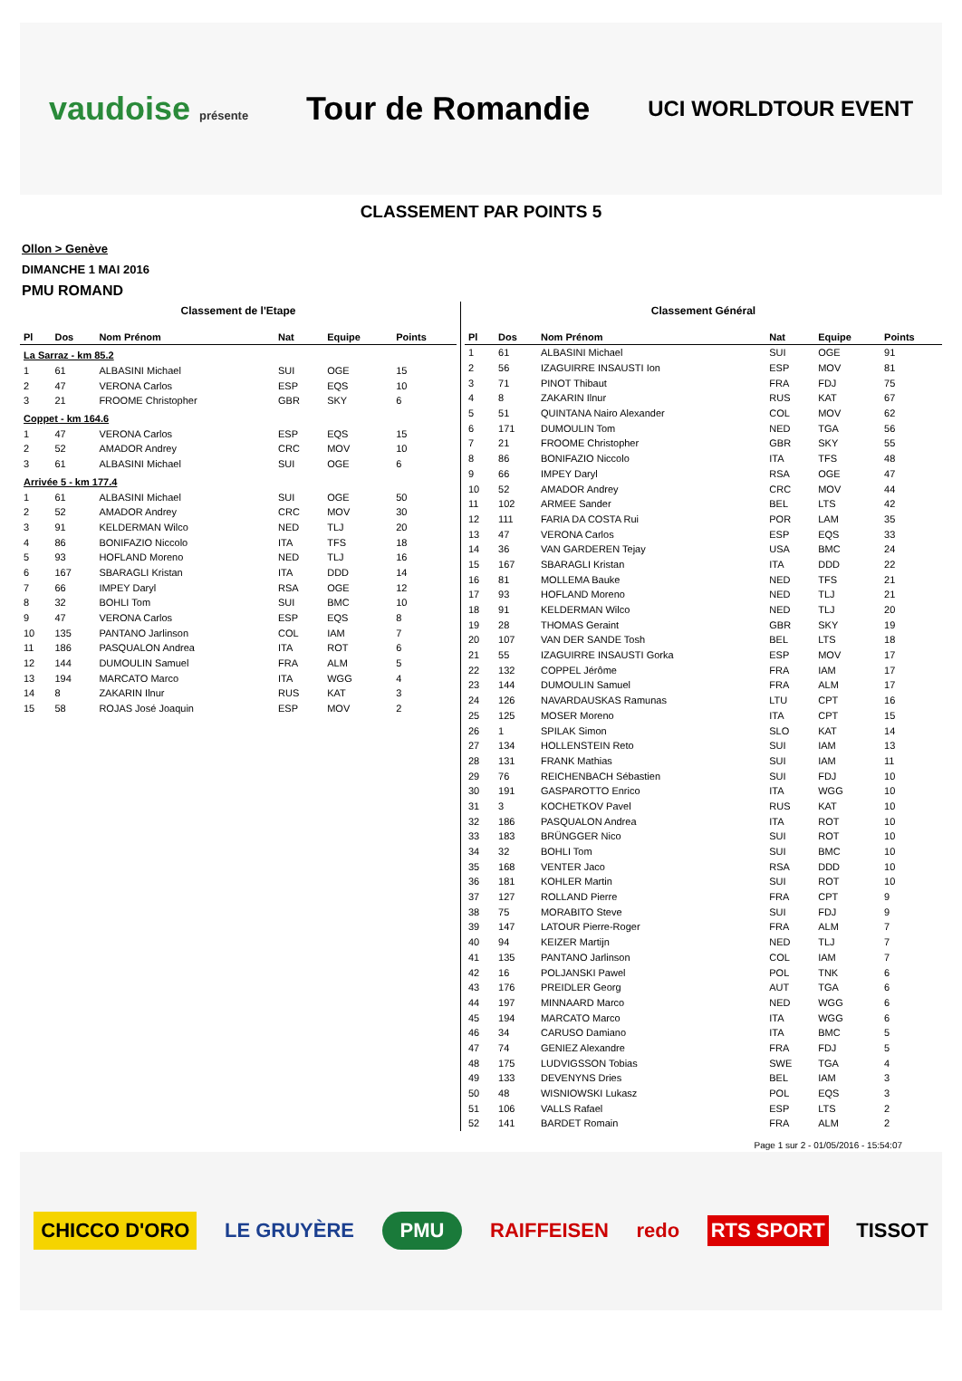vaudoise présente Tour de Romandie UCI WORLDTOUR EVENT
CLASSEMENT PAR POINTS 5
Ollon > Genève
DIMANCHE 1 MAI 2016
PMU ROMAND
Classement de l'Etape
| Pl | Dos | Nom Prénom | Nat | Equipe | Points |
| --- | --- | --- | --- | --- | --- |
| La Sarraz - km 85.2 | | | | | |
| 1 | 61 | ALBASINI Michael | SUI | OGE | 15 |
| 2 | 47 | VERONA Carlos | ESP | EQS | 10 |
| 3 | 21 | FROOME Christopher | GBR | SKY | 6 |
| Coppet - km 164.6 | | | | | |
| 1 | 47 | VERONA Carlos | ESP | EQS | 15 |
| 2 | 52 | AMADOR Andrey | CRC | MOV | 10 |
| 3 | 61 | ALBASINI Michael | SUI | OGE | 6 |
| Arrivée 5 - km 177.4 | | | | | |
| 1 | 61 | ALBASINI Michael | SUI | OGE | 50 |
| 2 | 52 | AMADOR Andrey | CRC | MOV | 30 |
| 3 | 91 | KELDERMAN Wilco | NED | TLJ | 20 |
| 4 | 86 | BONIFAZIO Niccolo | ITA | TFS | 18 |
| 5 | 93 | HOFLAND Moreno | NED | TLJ | 16 |
| 6 | 167 | SBARAGLI Kristan | ITA | DDD | 14 |
| 7 | 66 | IMPEY Daryl | RSA | OGE | 12 |
| 8 | 32 | BOHLI Tom | SUI | BMC | 10 |
| 9 | 47 | VERONA Carlos | ESP | EQS | 8 |
| 10 | 135 | PANTANO Jarlinson | COL | IAM | 7 |
| 11 | 186 | PASQUALON Andrea | ITA | ROT | 6 |
| 12 | 144 | DUMOULIN Samuel | FRA | ALM | 5 |
| 13 | 194 | MARCATO Marco | ITA | WGG | 4 |
| 14 | 8 | ZAKARIN Ilnur | RUS | KAT | 3 |
| 15 | 58 | ROJAS José Joaquin | ESP | MOV | 2 |
Classement Général
| Pl | Dos | Nom Prénom | Nat | Equipe | Points |
| --- | --- | --- | --- | --- | --- |
| 1 | 61 | ALBASINI Michael | SUI | OGE | 91 |
| 2 | 56 | IZAGUIRRE INSAUSTI Ion | ESP | MOV | 81 |
| 3 | 71 | PINOT Thibaut | FRA | FDJ | 75 |
| 4 | 8 | ZAKARIN Ilnur | RUS | KAT | 67 |
| 5 | 51 | QUINTANA Nairo Alexander | COL | MOV | 62 |
| 6 | 171 | DUMOULIN Tom | NED | TGA | 56 |
| 7 | 21 | FROOME Christopher | GBR | SKY | 55 |
| 8 | 86 | BONIFAZIO Niccolo | ITA | TFS | 48 |
| 9 | 66 | IMPEY Daryl | RSA | OGE | 47 |
| 10 | 52 | AMADOR Andrey | CRC | MOV | 44 |
| 11 | 102 | ARMEE Sander | BEL | LTS | 42 |
| 12 | 111 | FARIA DA COSTA Rui | POR | LAM | 35 |
| 13 | 47 | VERONA Carlos | ESP | EQS | 33 |
| 14 | 36 | VAN GARDEREN Tejay | USA | BMC | 24 |
| 15 | 167 | SBARAGLI Kristan | ITA | DDD | 22 |
| 16 | 81 | MOLLEMA Bauke | NED | TFS | 21 |
| 17 | 93 | HOFLAND Moreno | NED | TLJ | 21 |
| 18 | 91 | KELDERMAN Wilco | NED | TLJ | 20 |
| 19 | 28 | THOMAS Geraint | GBR | SKY | 19 |
| 20 | 107 | VAN DER SANDE Tosh | BEL | LTS | 18 |
| 21 | 55 | IZAGUIRRE INSAUSTI Gorka | ESP | MOV | 17 |
| 22 | 132 | COPPEL Jérôme | FRA | IAM | 17 |
| 23 | 144 | DUMOULIN Samuel | FRA | ALM | 17 |
| 24 | 126 | NAVARDAUSKAS Ramunas | LTU | CPT | 16 |
| 25 | 125 | MOSER Moreno | ITA | CPT | 15 |
| 26 | 1 | SPILAK Simon | SLO | KAT | 14 |
| 27 | 134 | HOLLENSTEIN Reto | SUI | IAM | 13 |
| 28 | 131 | FRANK Mathias | SUI | IAM | 11 |
| 29 | 76 | REICHENBACH Sébastien | SUI | FDJ | 10 |
| 30 | 191 | GASPAROTTO Enrico | ITA | WGG | 10 |
| 31 | 3 | KOCHETKOV Pavel | RUS | KAT | 10 |
| 32 | 186 | PASQUALON Andrea | ITA | ROT | 10 |
| 33 | 183 | BRÜNGGER Nico | SUI | ROT | 10 |
| 34 | 32 | BOHLI Tom | SUI | BMC | 10 |
| 35 | 168 | VENTER Jaco | RSA | DDD | 10 |
| 36 | 181 | KOHLER Martin | SUI | ROT | 10 |
| 37 | 127 | ROLLAND Pierre | FRA | CPT | 9 |
| 38 | 75 | MORABITO Steve | SUI | FDJ | 9 |
| 39 | 147 | LATOUR Pierre-Roger | FRA | ALM | 7 |
| 40 | 94 | KEIZER Martijn | NED | TLJ | 7 |
| 41 | 135 | PANTANO Jarlinson | COL | IAM | 7 |
| 42 | 16 | POLJANSKI Pawel | POL | TNK | 6 |
| 43 | 176 | PREIDLER Georg | AUT | TGA | 6 |
| 44 | 197 | MINNAARD Marco | NED | WGG | 6 |
| 45 | 194 | MARCATO Marco | ITA | WGG | 6 |
| 46 | 34 | CARUSO Damiano | ITA | BMC | 5 |
| 47 | 74 | GENIEZ Alexandre | FRA | FDJ | 5 |
| 48 | 175 | LUDVIGSSON Tobias | SWE | TGA | 4 |
| 49 | 133 | DEVENYNS Dries | BEL | IAM | 3 |
| 50 | 48 | WISNIOWSKI Lukasz | POL | EQS | 3 |
| 51 | 106 | VALLS Rafael | ESP | LTS | 2 |
| 52 | 141 | BARDET Romain | FRA | ALM | 2 |
Page 1 sur 2 - 01/05/2016 - 15:54:07
CHICCO D'ORO LE GRUYÈRE PMU RAIFFEISEN redo RTS SPORT TISSOT